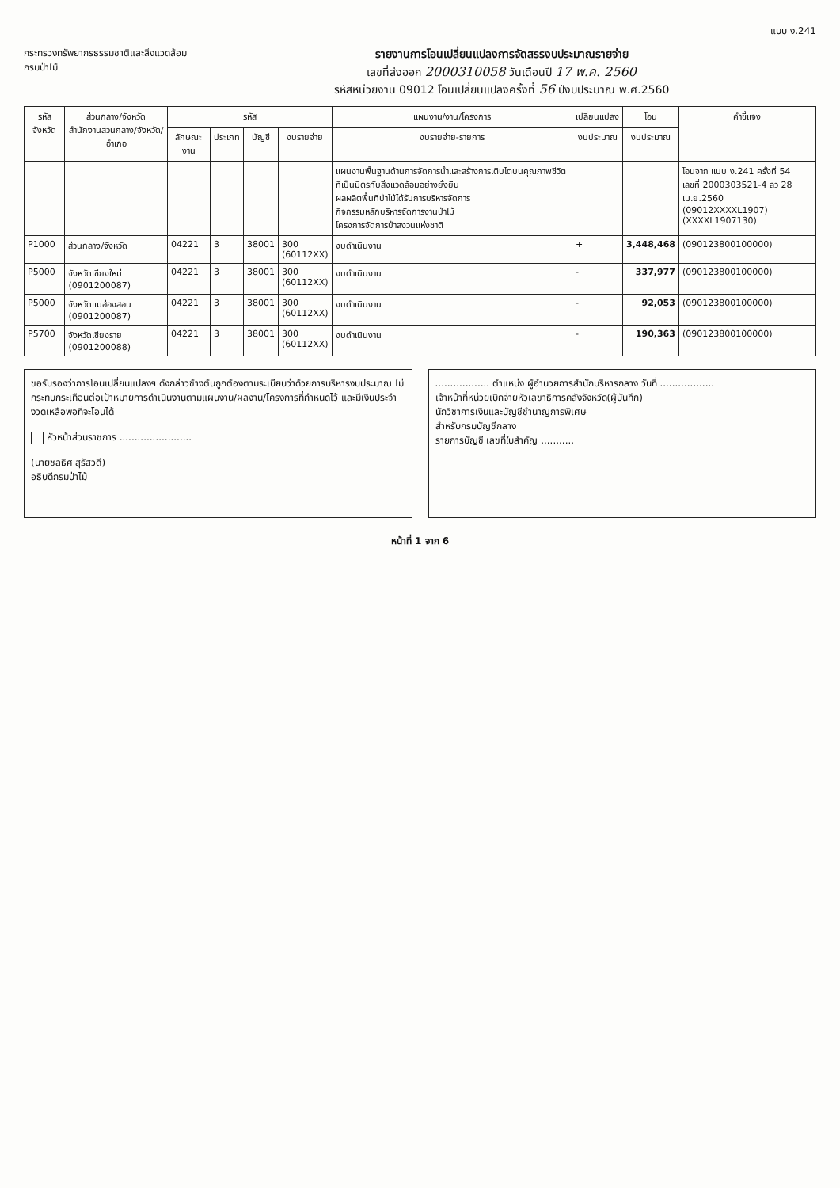แบบ ง.241
กระทรวงทรัพยากรธรรมชาติและสิ่งแวดล้อม
กรมป่าไม้
รายงานการโอนเปลี่ยนแปลงการจัดสรรงบประมาณรายจ่าย
เลขที่ส่งออก 2000310058 วันเดือนปี 17 พ.ค. 2560
รหัสหน่วยงาน 09012 โอนเปลี่ยนแปลงครั้งที่ 56 ปีงบประมาณ พ.ศ.2560
| รหัสจังหวัด | ส่วนกลาง/จังหวัด สำนักงานส่วนกลาง/จังหวัด/อำเภอ | รหัส | | | | แผนงาน/งาน/โครงการ | เปลี่ยนแปลง | โอน | คำชี้แจง |
| --- | --- | --- | --- | --- | --- | --- | --- | --- | --- |
| | | ลักษณะงาน | ประเภท | บัญชี | งบรายจ่าย | งบรายจ่าย-รายการ | งบประมาณ | งบประมาณ | |
| | | | | | | แผนงานพื้นฐานด้านการจัดการน้ำและสร้างการเติบโตบนคุณภาพชีวิตที่เป็นมิตรกับสิ่งแวดล้อมอย่างยั่งยืน ผลผลิตพื้นที่ป่าไม้ได้รับการบริหารจัดการ กิจกรรมหลักบริหารจัดการงานป่าไม้ โครงการจัดการป่าสงวนแห่งชาติ | | | โอนจาก แบบ ง.241 ครั้งที่ 54 เลขที่ 2000303521-4 ลว 28 เม.ย.2560 (09012XXXXL1907) (XXXXL1907130) |
| P1000 | ส่วนกลาง/จังหวัด | 04221 | 3 | 38001 | 300 (60112XX) | งบดำเนินงาน | + | 3,448,468 | (090123800100000) |
| P5000 | จังหวัดเชียงใหม่ (0901200087) | 04221 | 3 | 38001 | 300 (60112XX) | งบดำเนินงาน | - | 337,977 | (090123800100000) |
| P5000 | จังหวัดแม่ฮ่องสอน (0901200087) | 04221 | 3 | 38001 | 300 (60112XX) | งบดำเนินงาน | - | 92,053 | (090123800100000) |
| P5700 | จังหวัดเชียงราย (0901200088) | 04221 | 3 | 38001 | 300 (60112XX) | งบดำเนินงาน | - | 190,363 | (090123800100000) |
ขอรับรองว่าการโอนเปลี่ยนแปลงฯ ดังกล่าวข้างต้นถูกต้องตามระเบียบว่าด้วยการบริหารงบประมาณ ไม่กระทบกระเทือนต่อเป้าหมายการดำเนินงานตามแผนงาน/ผลงาน/โครงการที่กำหนดไว้ และมีเงินประจำงวดเหลือพอที่จะโอนได้
หัวหน้าส่วนราชการ ........................
(นายชลธิศ สุรัสวดี)
อธิบดีกรมป่าไม้
.................. ตำแหน่ง ผู้อำนวยการสำนักบริหารกลาง วันที่ ..................
เจ้าหน้าที่หน่วยเบิกจ่ายหัวเลขาธิการคลังจังหวัด(ผู้บันทึก)
นักวิชาการเงินและบัญชีชำนาญการพิเศษ
สำหรับกรมบัญชีกลาง
รายการบัญชี เลขที่ใบสำคัญ ...........
หน้าที่ 1 จาก 6